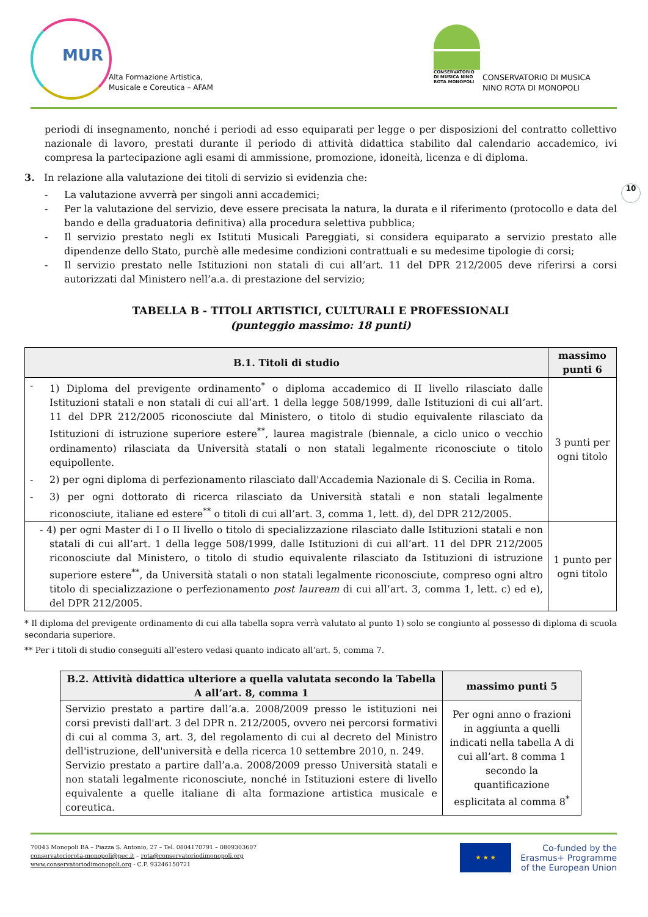MUR
Alta Formazione Artistica,
Musicale e Coreutica – AFAM
CONSERVATORIO DI MUSICA NINO ROTA MONOPOLI
CONSERVATORIO DI MUSICA
NINO ROTA DI MONOPOLI
10
periodi di insegnamento, nonché i periodi ad esso equiparati per legge o per disposizioni del contratto collettivo nazionale di lavoro, prestati durante il periodo di attività didattica stabilito dal calendario accademico, ivi compresa la partecipazione agli esami di ammissione, promozione, idoneità, licenza e di diploma.
3. In relazione alla valutazione dei titoli di servizio si evidenzia che:
- La valutazione avverrà per singoli anni accademici;
- Per la valutazione del servizio, deve essere precisata la natura, la durata e il riferimento (protocollo e data del bando e della graduatoria definitiva) alla procedura selettiva pubblica;
- Il servizio prestato negli ex Istituti Musicali Pareggiati, si considera equiparato a servizio prestato alle dipendenze dello Stato, purchè alle medesime condizioni contrattuali e su medesime tipologie di corsi;
- Il servizio prestato nelle Istituzioni non statali di cui all’art. 11 del DPR 212/2005 deve riferirsi a corsi autorizzati dal Ministero nell’a.a. di prestazione del servizio;
TABELLA B - TITOLI ARTISTICI, CULTURALI E PROFESSIONALI
(punteggio massimo: 18 punti)
| B.1. Titoli di studio | massimo punti 6 |
| --- | --- |
| - 1) Diploma del previgente ordinamento<sup>*</sup> o diploma accademico di II livello rilasciato dalle Istituzioni statali e non statali di cui all’art. 1 della legge 508/1999, dalle Istituzioni di cui all’art. 11 del DPR 212/2005 riconosciute dal Ministero, o titolo di studio equivalente rilasciato da Istituzioni di istruzione superiore estere<sup>**</sup>, laurea magistrale (biennale, a ciclo unico o vecchio ordinamento) rilasciata da Università statali o non statali legalmente riconosciute o titolo equipollente. - 2) per ogni diploma di perfezionamento rilasciato dall'Accademia Nazionale di S. Cecilia in Roma. - 3) per ogni dottorato di ricerca rilasciato da Università statali e non statali legalmente riconosciute, italiane ed estere<sup>**</sup> o titoli di cui all’art. 3, comma 1, lett. d), del DPR 212/2005. | 3 punti per ogni titolo |
| - 4) per ogni Master di I o II livello o titolo di specializzazione rilasciato dalle Istituzioni statali e non statali di cui all’art. 1 della legge 508/1999, dalle Istituzioni di cui all’art. 11 del DPR 212/2005 riconosciute dal Ministero, o titolo di studio equivalente rilasciato da Istituzioni di istruzione superiore estere<sup>**</sup>, da Università statali o non statali legalmente riconosciute, compreso ogni altro titolo di specializzazione o perfezionamento post lauream di cui all’art. 3, comma 1, lett. c) ed e), del DPR 212/2005. | 1 punto per ogni titolo |
* Il diploma del previgente ordinamento di cui alla tabella sopra verrà valutato al punto 1) solo se congiunto al possesso di diploma di scuola secondaria superiore.
** Per i titoli di studio conseguiti all’estero vedasi quanto indicato all’art. 5, comma 7.
| B.2. Attività didattica ulteriore a quella valutata secondo la Tabella A all’art. 8, comma 1 | massimo punti 5 |
| --- | --- |
| Servizio prestato a partire dall’a.a. 2008/2009 presso le istituzioni nei corsi previsti dall'art. 3 del DPR n. 212/2005, ovvero nei percorsi formativi di cui al comma 3, art. 3, del regolamento di cui al decreto del Ministro dell'istruzione, dell'università e della ricerca 10 settembre 2010, n. 249. Servizio prestato a partire dall’a.a. 2008/2009 presso Università statali e non statali legalmente riconosciute, nonché in Istituzioni estere di livello equivalente a quelle italiane di alta formazione artistica musicale e coreutica. | Per ogni anno o frazioni in aggiunta a quelli indicati nella tabella A di cui all’art. 8 comma 1 secondo la quantificazione esplicitata al comma 8<sup>*</sup> |
70043 Monopoli BA – Piazza S. Antonio, 27 – Tel. 0804170791 – 0809303607
conservatoriorota-monopoli@pec.it – rota@conservatoriodimonopoli.org
www.conservatoriodimonopoli.org - C.F. 93246150721
★ ★ ★
Co-funded by the
Erasmus+ Programme
of the European Union